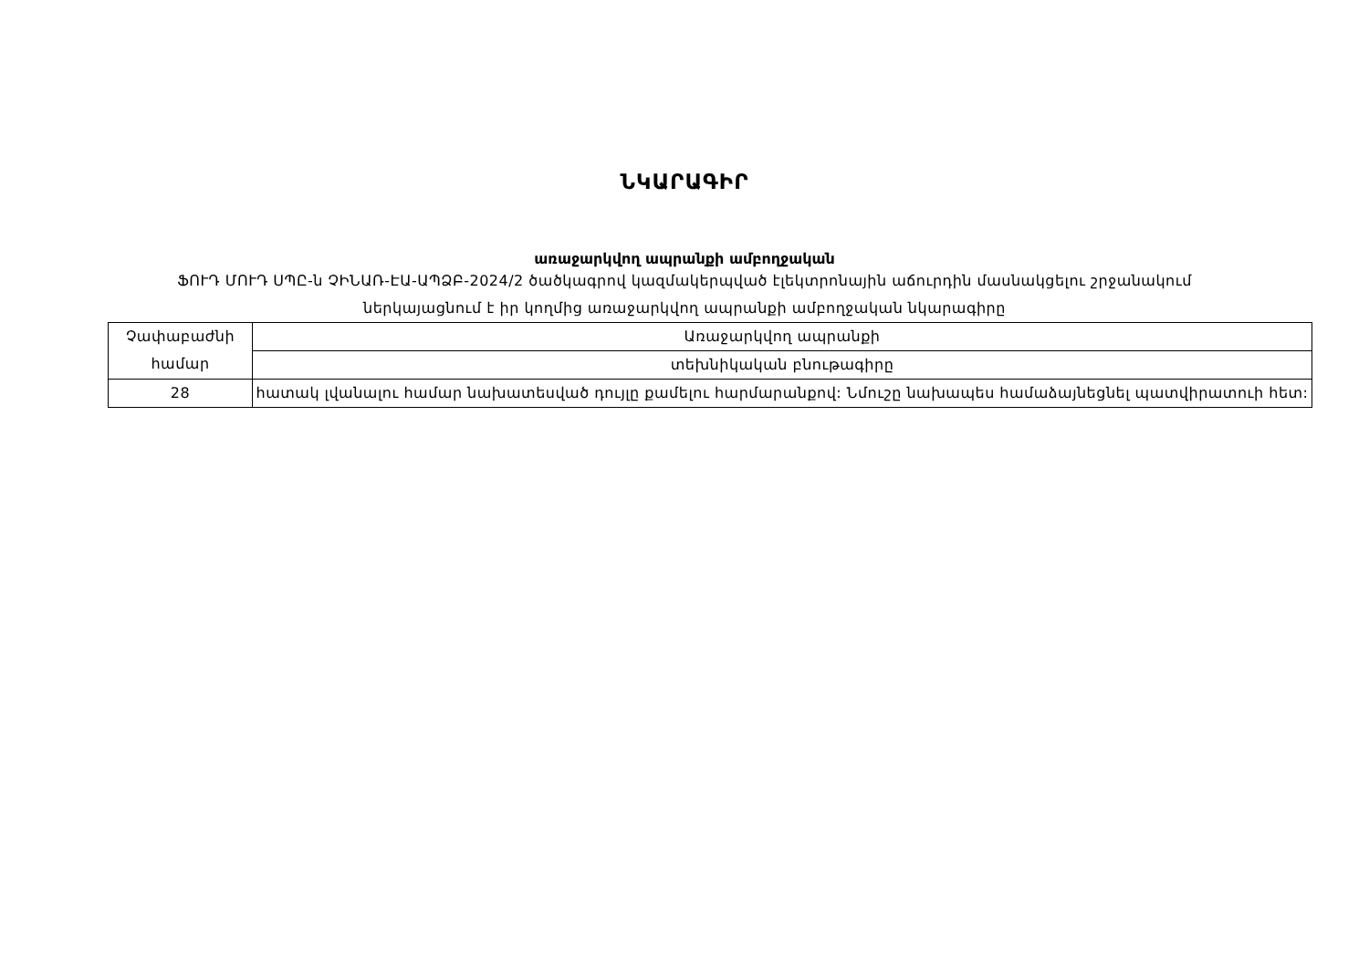ՆԿԱՐԱԳԻՐ
առաջարկվող ապրանքի ամբողջական
ՖՈՒԴ ՄՈՒԴ ՍՊԸ-ն ՉԻՆԱՌ-ԷԱ-ԱՊՁԲ-2024/2 ծածկագրով կազմակերպված էլեկտրոնային աճուրդին մասնակցելու շրջանակում ներկայացնում է իր կողմից առաջարկվող ապրանքի ամբողջական նկարագիրը
| Չափաբաժնի համար | Առաջարկվող ապրանքի |
| | տեխնիկական բնութագիրը |
| 28 | հատակ լվանալու համար նախատեսված դույլը քամելու հարմարանքով: Նմուշը նախապես համաձայնեցնել պատվիրատուի հետ: |